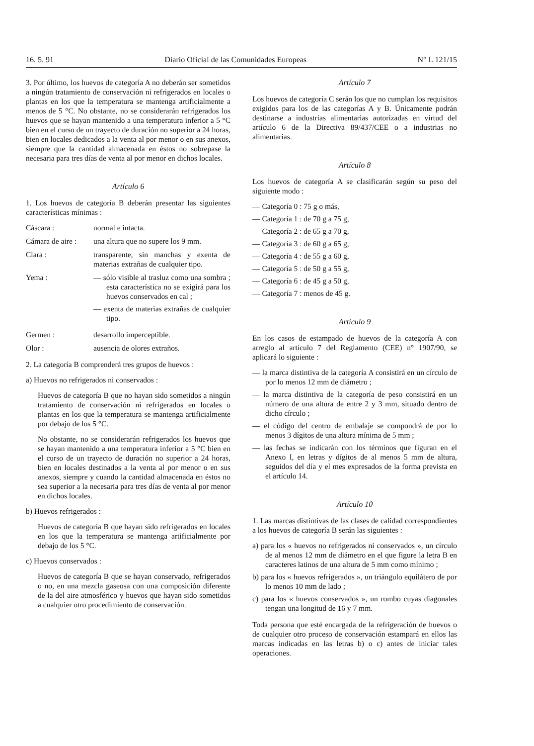16. 5. 91 Diario Oficial de las Comunidades Europeas N° L 121/15
3. Por último, los huevos de categoría A no deberán ser sometidos a ningún tratamiento de conservación ni refrigerados en locales o plantas en los que la temperatura se mantenga artificialmente a menos de 5 °C. No obstante, no se considerarán refrigerados los huevos que se hayan mantenido a una temperatura inferior a 5 °C bien en el curso de un trayecto de duración no superior a 24 horas, bien en locales dedicados a la venta al por menor o en sus anexos, siempre que la cantidad almacenada en éstos no sobrepase la necesaria para tres días de venta al por menor en dichos locales.
Artículo 6
1. Los huevos de categoría B deberán presentar las siguientes características mínimas :
Cáscara :
normal e intacta.
Cámara de aire :
una altura que no supere los 9 mm.
Clara :
transparente, sin manchas y exenta de materias extrañas de cualquier tipo.
Yema :
— sólo visible al trasluz como una sombra ; esta característica no se exigirá para los huevos conservados en cal ;
— exenta de materias extrañas de cualquier tipo.
Germen :
desarrollo imperceptible.
Olor :
ausencia de olores extraños.
2. La categoría B comprenderá tres grupos de huevos :
a) Huevos no refrigerados ni conservados :
Huevos de categoría B que no hayan sido sometidos a ningún tratamiento de conservación ni refrigerados en locales o plantas en los que la temperatura se mantenga artificialmente por debajo de los 5 °C.
No obstante, no se considerarán refrigerados los huevos que se hayan mantenido a una temperatura inferior a 5 °C bien en el curso de un trayecto de duración no superior a 24 horas, bien en locales destinados a la venta al por menor o en sus anexos, siempre y cuando la cantidad almacenada en éstos no sea superior a la necesaria para tres días de venta al por menor en dichos locales.
b) Huevos refrigerados :
Huevos de categoría B que hayan sido refrigerados en locales en los que la temperatura se mantenga artificialmente por debajo de los 5 °C.
c) Huevos conservados :
Huevos de categoría B que se hayan conservado, refrigerados o no, en una mezcla gaseosa con una composición diferente de la del aire atmosférico y huevos que hayan sido sometidos a cualquier otro procedimiento de conservación.
Artículo 7
Los huevos de categoría C serán los que no cumplan los requisitos exigidos para los de las categorías A y B. Únicamente podrán destinarse a industrias alimentarias autorizadas en virtud del artículo 6 de la Directiva 89/437/CEE o a industrias no alimentarias.
Artículo 8
Los huevos de categoría A se clasificarán según su peso del siguiente modo :
— Categoría 0 : 75 g o más,
— Categoría 1 : de 70 g a 75 g,
— Categoría 2 : de 65 g a 70 g,
— Categoría 3 : de 60 g a 65 g,
— Categoría 4 : de 55 g a 60 g,
— Categoría 5 : de 50 g a 55 g,
— Categoría 6 : de 45 g a 50 g,
— Categoría 7 : menos de 45 g.
Artículo 9
En los casos de estampado de huevos de la categoría A con arreglo al artículo 7 del Reglamento (CEE) n° 1907/90, se aplicará lo siguiente :
— la marca distintiva de la categoría A consistirá en un círculo de por lo menos 12 mm de diámetro ;
— la marca distintiva de la categoría de peso consistirá en un número de una altura de entre 2 y 3 mm, situado dentro de dicho círculo ;
— el código del centro de embalaje se compondrá de por lo menos 3 dígitos de una altura mínima de 5 mm ;
— las fechas se indicarán con los términos que figuran en el Anexo I, en letras y dígitos de al menos 5 mm de altura, seguidos del día y el mes expresados de la forma prevista en el artículo 14.
Artículo 10
1. Las marcas distintivas de las clases de calidad correspondientes a los huevos de categoría B serán las siguientes :
a) para los « huevos no refrigerados ni conservados », un círculo de al menos 12 mm de diámetro en el que figure la letra B en caracteres latinos de una altura de 5 mm como mínimo ;
b) para los « huevos refrigerados », un triángulo equilátero de por lo menos 10 mm de lado ;
c) para los « huevos conservados », un rombo cuyas diagonales tengan una longitud de 16 y 7 mm.
Toda persona que esté encargada de la refrigeración de huevos o de cualquier otro proceso de conservación estampará en ellos las marcas indicadas en las letras b) o c) antes de iniciar tales operaciones.